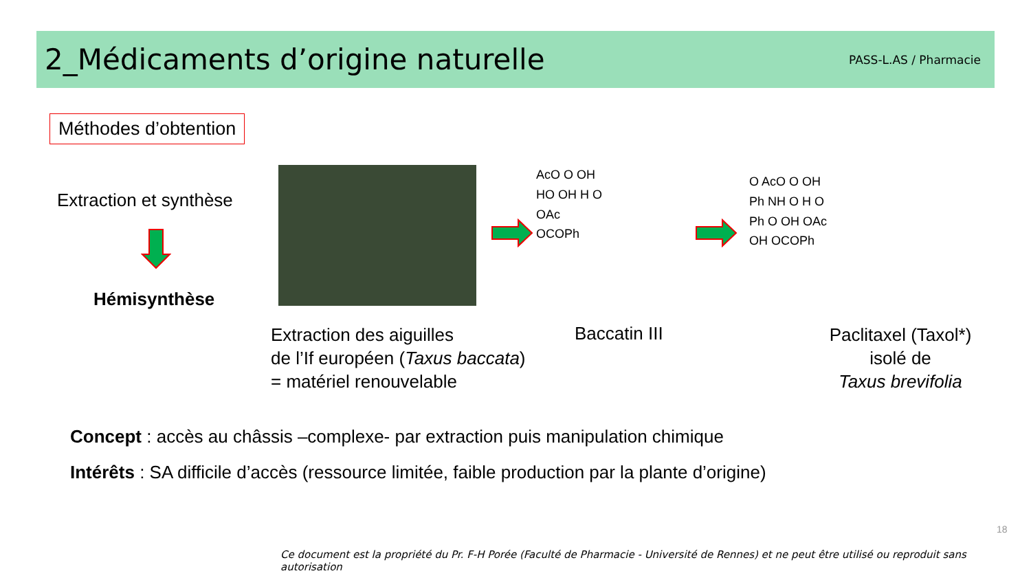2_Médicaments d’origine naturelle
PASS-L.AS / Pharmacie
Méthodes d’obtention
Extraction et synthèse
Hémisynthèse
AcO O OH
HO OH H O
OAc
OCOPh
O AcO O OH
Ph NH O H O
Ph O OH OAc
OH OCOPh
Extraction des aiguilles
de l’If européen (Taxus baccata)
= matériel renouvelable
Baccatin III
Paclitaxel (Taxol*)
isolé de
Taxus brevifolia
Concept : accès au châssis –complexe- par extraction puis manipulation chimique
Intérêts : SA difficile d’accès (ressource limitée, faible production par la plante d’origine)
18
Ce document est la propriété du Pr. F-H Porée (Faculté de Pharmacie - Université de Rennes) et ne peut être utilisé ou reproduit sans autorisation